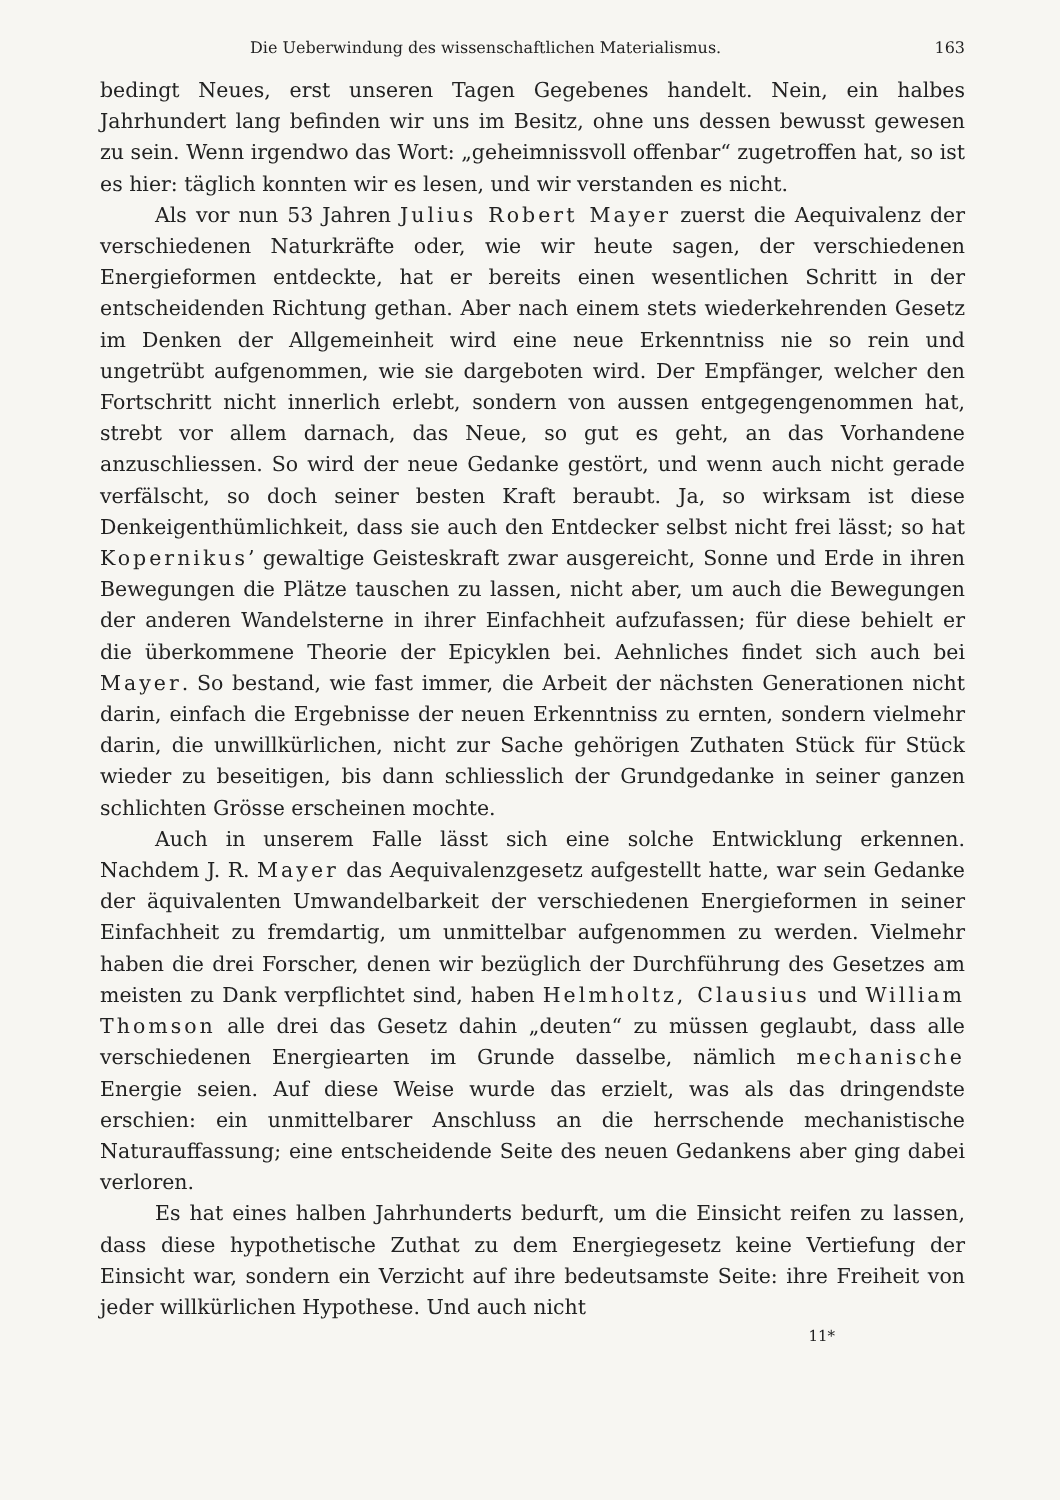Die Ueberwindung des wissenschaftlichen Materialismus. 163
bedingt Neues, erst unseren Tagen Gegebenes handelt. Nein, ein halbes Jahrhundert lang befinden wir uns im Besitz, ohne uns dessen bewusst gewesen zu sein. Wenn irgendwo das Wort: „geheimnissvoll offenbar“ zugetroffen hat, so ist es hier: täglich konnten wir es lesen, und wir verstanden es nicht.
Als vor nun 53 Jahren Julius Robert Mayer zuerst die Aequivalenz der verschiedenen Naturkräfte oder, wie wir heute sagen, der verschiedenen Energieformen entdeckte, hat er bereits einen wesentlichen Schritt in der entscheidenden Richtung gethan. Aber nach einem stets wiederkehrenden Gesetz im Denken der Allgemeinheit wird eine neue Erkenntniss nie so rein und ungetrübt aufgenommen, wie sie dargeboten wird. Der Empfänger, welcher den Fortschritt nicht innerlich erlebt, sondern von aussen entgegengenommen hat, strebt vor allem darnach, das Neue, so gut es geht, an das Vorhandene anzuschliessen. So wird der neue Gedanke gestört, und wenn auch nicht gerade verfälscht, so doch seiner besten Kraft beraubt. Ja, so wirksam ist diese Denkeigenthümlichkeit, dass sie auch den Entdecker selbst nicht frei lässt; so hat Kopernikus’ gewaltige Geisteskraft zwar ausgereicht, Sonne und Erde in ihren Bewegungen die Plätze tauschen zu lassen, nicht aber, um auch die Bewegungen der anderen Wandelsterne in ihrer Einfachheit aufzufassen; für diese behielt er die überkommene Theorie der Epicyklen bei. Aehnliches findet sich auch bei Mayer. So bestand, wie fast immer, die Arbeit der nächsten Generationen nicht darin, einfach die Ergebnisse der neuen Erkenntniss zu ernten, sondern vielmehr darin, die unwillkürlichen, nicht zur Sache gehörigen Zuthaten Stück für Stück wieder zu beseitigen, bis dann schliesslich der Grundgedanke in seiner ganzen schlichten Grösse erscheinen mochte.
Auch in unserem Falle lässt sich eine solche Entwicklung erkennen. Nachdem J. R. Mayer das Aequivalenzgesetz aufgestellt hatte, war sein Gedanke der äquivalenten Umwandelbarkeit der verschiedenen Energieformen in seiner Einfachheit zu fremdartig, um unmittelbar aufgenommen zu werden. Vielmehr haben die drei Forscher, denen wir bezüglich der Durchführung des Gesetzes am meisten zu Dank verpflichtet sind, haben Helmholtz, Clausius und William Thomson alle drei das Gesetz dahin „deuten“ zu müssen geglaubt, dass alle verschiedenen Energiearten im Grunde dasselbe, nämlich mechanische Energie seien. Auf diese Weise wurde das erzielt, was als das dringendste erschien: ein unmittelbarer Anschluss an die herrschende mechanistische Naturauffassung; eine entscheidende Seite des neuen Gedankens aber ging dabei verloren.
Es hat eines halben Jahrhunderts bedurft, um die Einsicht reifen zu lassen, dass diese hypothetische Zuthat zu dem Energiegesetz keine Vertiefung der Einsicht war, sondern ein Verzicht auf ihre bedeutsamste Seite: ihre Freiheit von jeder willkürlichen Hypothese. Und auch nicht
11*